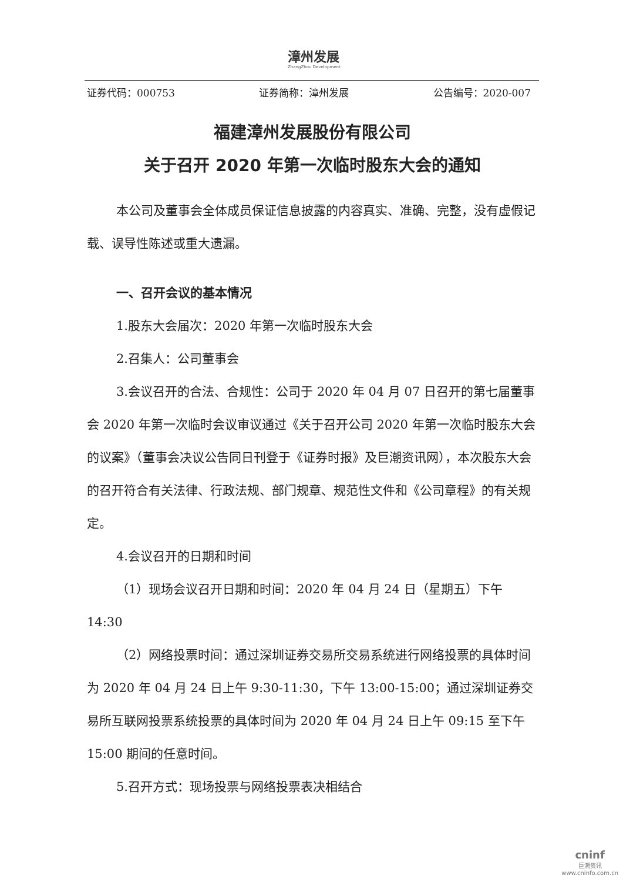漳州发展
ZhangZhou Development
证券代码：000753 证券简称：漳州发展 公告编号：2020-007
福建漳州发展股份有限公司
关于召开 2020 年第一次临时股东大会的通知
本公司及董事会全体成员保证信息披露的内容真实、准确、完整，没有虚假记载、误导性陈述或重大遗漏。
一、召开会议的基本情况
1.股东大会届次：2020 年第一次临时股东大会
2.召集人：公司董事会
3.会议召开的合法、合规性：公司于 2020 年 04 月 07 日召开的第七届董事会 2020 年第一次临时会议审议通过《关于召开公司 2020 年第一次临时股东大会的议案》（董事会决议公告同日刊登于《证券时报》及巨潮资讯网），本次股东大会的召开符合有关法律、行政法规、部门规章、规范性文件和《公司章程》的有关规定。
4.会议召开的日期和时间
（1）现场会议召开日期和时间：2020 年 04 月 24 日（星期五）下午 14:30
（2）网络投票时间：通过深圳证券交易所交易系统进行网络投票的具体时间为 2020 年 04 月 24 日上午 9:30-11:30，下午 13:00-15:00；通过深圳证券交易所互联网投票系统投票的具体时间为 2020 年 04 月 24 日上午 09:15 至下午 15:00 期间的任意时间。
5.召开方式：现场投票与网络投票表决相结合
cninf
巨潮资讯
www.cninfo.com.cn